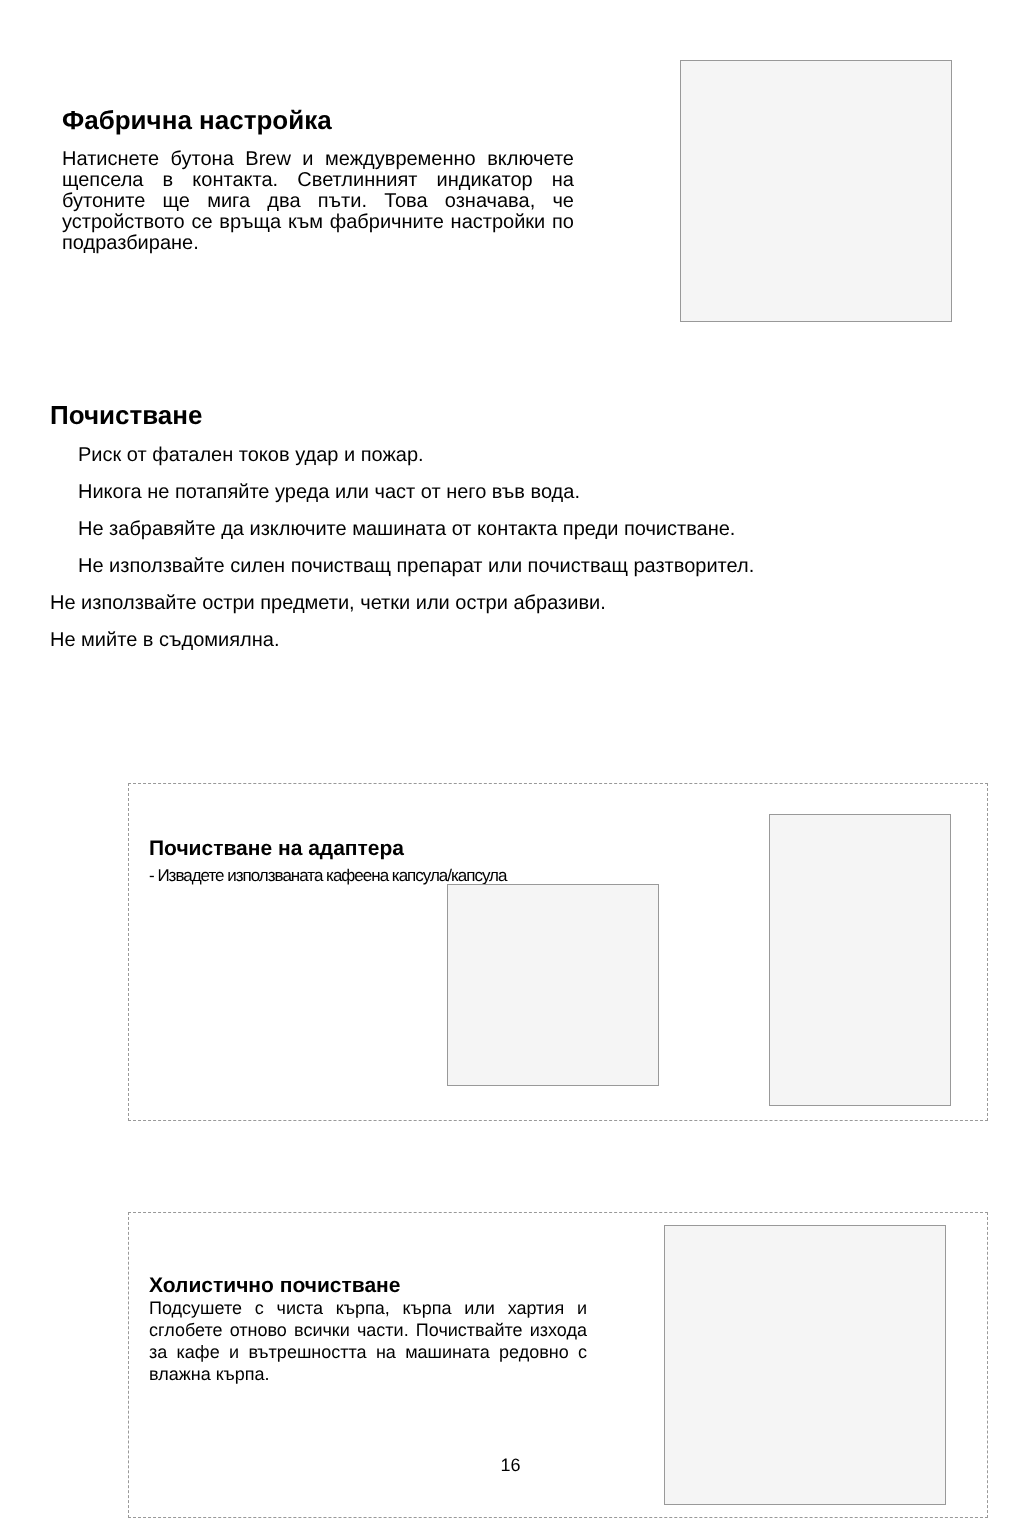Фабрична настройка
Натиснете бутона Brew и междувременно включете щепсела в контакта. Светлинният индикатор на бутоните ще мига два пъти. Това означава, че устройството се връща към фабричните настройки по подразбиране.
Почистване
Риск от фатален токов удар и пожар.
Никога не потапяйте уреда или част от него във вода.
Не забравяйте да изключите машината от контакта преди почистване.
Не използвайте силен почистващ препарат или почистващ разтворител.
Не използвайте остри предмети, четки или остри абразиви.
Не мийте в съдомиялна.
Почистване на адаптера
- Извадете използваната кафеена капсула/капсула
Холистично почистване
Подсушете с чиста кърпа, кърпа или хартия и сглобете отново всички части. Почиствайте изхода за кафе и вътрешността на машината редовно с влажна кърпа.
16